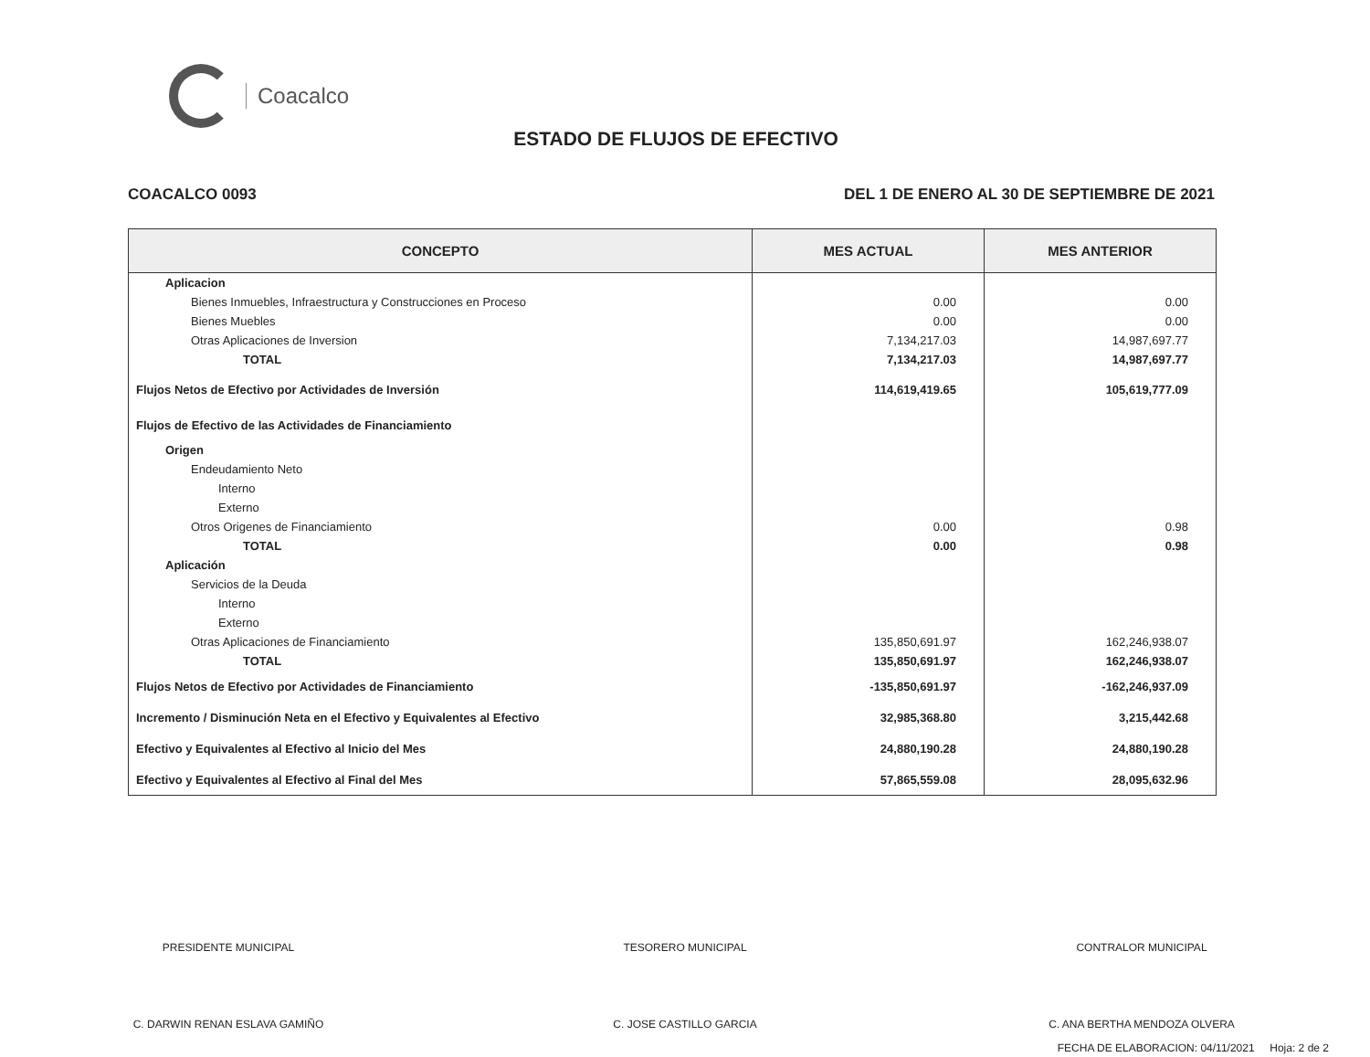Coacalco
ESTADO DE FLUJOS DE EFECTIVO
COACALCO 0093 DEL 1 DE ENERO AL 30 DE SEPTIEMBRE DE 2021
| CONCEPTO | MES ACTUAL | MES ANTERIOR |
| --- | --- | --- |
| Aplicacion | | |
| Bienes Inmuebles, Infraestructura y Construcciones en Proceso | 0.00 | 0.00 |
| Bienes Muebles | 0.00 | 0.00 |
| Otras Aplicaciones de Inversion | 7,134,217.03 | 14,987,697.77 |
| TOTAL | 7,134,217.03 | 14,987,697.77 |
| Flujos Netos de Efectivo por Actividades de Inversión | 114,619,419.65 | 105,619,777.09 |
| Flujos de Efectivo de las Actividades de Financiamiento | | |
| Origen | | |
| Endeudamiento Neto | | |
| Interno | | |
| Externo | | |
| Otros Origenes de Financiamiento | 0.00 | 0.98 |
| TOTAL | 0.00 | 0.98 |
| Aplicación | | |
| Servicios de la Deuda | | |
| Interno | | |
| Externo | | |
| Otras Aplicaciones de Financiamiento | 135,850,691.97 | 162,246,938.07 |
| TOTAL | 135,850,691.97 | 162,246,938.07 |
| Flujos Netos de Efectivo por Actividades de Financiamiento | -135,850,691.97 | -162,246,937.09 |
| Incremento / Disminución Neta en el Efectivo y Equivalentes al Efectivo | 32,985,368.80 | 3,215,442.68 |
| Efectivo y Equivalentes al Efectivo al Inicio del Mes | 24,880,190.28 | 24,880,190.28 |
| Efectivo y Equivalentes al Efectivo al Final del Mes | 57,865,559.08 | 28,095,632.96 |
PRESIDENTE MUNICIPAL
C. DARWIN RENAN ESLAVA GAMIÑO
TESORERO MUNICIPAL
C. JOSE CASTILLO GARCIA
CONTRALOR MUNICIPAL
C. ANA BERTHA MENDOZA OLVERA
FECHA DE ELABORACION: 04/11/2021 Hoja: 2 de 2